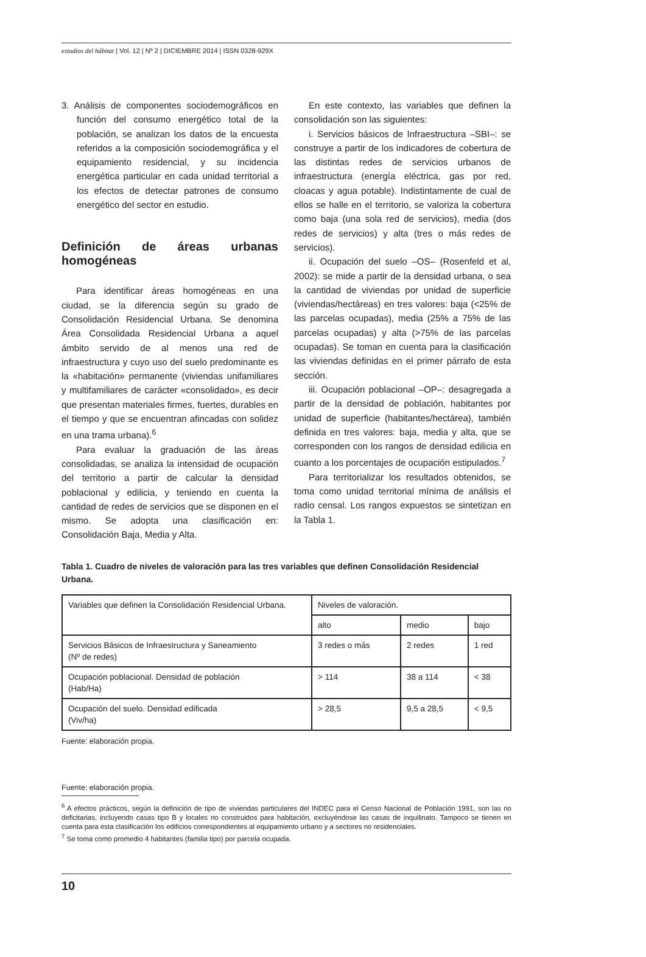estudios del hábitat | Vol. 12 | Nº 2 | DICIEMBRE 2014 | ISSN 0328-929X
3. Análisis de componentes sociodemográficos en función del consumo energético total de la población, se analizan los datos de la encuesta referidos a la composición sociodemográfica y el equipamiento residencial, y su incidencia energética particular en cada unidad territorial a los efectos de detectar patrones de consumo energético del sector en estudio.
Definición de áreas urbanas homogéneas
Para identificar áreas homogéneas en una ciudad, se la diferencia según su grado de Consolidación Residencial Urbana. Se denomina Área Consolidada Residencial Urbana a aquel ámbito servido de al menos una red de infraestructura y cuyo uso del suelo predominante es la «habitación» permanente (viviendas unifamiliares y multifamiliares de carácter «consolidado», es decir que presentan materiales firmes, fuertes, durables en el tiempo y que se encuentran afincadas con solidez en una trama urbana).<sup>6</sup>
Para evaluar la graduación de las áreas consolidadas, se analiza la intensidad de ocupación del territorio a partir de calcular la densidad poblacional y edilicia, y teniendo en cuenta la cantidad de redes de servicios que se disponen en el mismo. Se adopta una clasificación en: Consolidación Baja, Media y Alta.
En este contexto, las variables que definen la consolidación son las siguientes:
i. Servicios básicos de Infraestructura –SBI–: se construye a partir de los indicadores de cobertura de las distintas redes de servicios urbanos de infraestructura (energía eléctrica, gas por red, cloacas y agua potable). Indistintamente de cual de ellos se halle en el territorio, se valoriza la cobertura como baja (una sola red de servicios), media (dos redes de servicios) y alta (tres o más redes de servicios).
ii. Ocupación del suelo –OS– (Rosenfeld et al, 2002): se mide a partir de la densidad urbana, o sea la cantidad de viviendas por unidad de superficie (viviendas/hectáreas) en tres valores: baja (<25% de las parcelas ocupadas), media (25% a 75% de las parcelas ocupadas) y alta (>75% de las parcelas ocupadas). Se toman en cuenta para la clasificación las viviendas definidas en el primer párrafo de esta sección.
iii. Ocupación poblacional –OP–: desagregada a partir de la densidad de población, habitantes por unidad de superficie (habitantes/hectárea), también definida en tres valores: baja, media y alta, que se corresponden con los rangos de densidad edilicia en cuanto a los porcentajes de ocupación estipulados.<sup>7</sup>
Para territorializar los resultados obtenidos, se toma como unidad territorial mínima de análisis el radio censal. Los rangos expuestos se sintetizan en la Tabla 1.
Tabla 1. Cuadro de niveles de valoración para las tres variables que definen Consolidación Residencial Urbana.
| Variables que definen la Consolidación Residencial Urbana. | Niveles de valoración. | | |
| | alto | medio | bajo |
| Servicios Básicos de Infraestructura y Saneamiento (Nº de redes) | 3 redes o más | 2 redes | 1 red |
| Ocupación poblacional. Densidad de población (Hab/Ha) | > 114 | 38 a 114 | < 38 |
| Ocupación del suelo. Densidad edificada (Viv/ha) | > 28,5 | 9,5 a 28,5 | < 9,5 |
Fuente: elaboración propia.
Fuente: elaboración propia.
<sup>6</sup> A efectos prácticos, según la definición de tipo de viviendas particulares del INDEC para el Censo Nacional de Población 1991, son las no deficitarias, incluyendo casas tipo B y locales no construidos para habitación, excluyéndose las casas de inquilinato. Tampoco se tienen en cuenta para esta clasificación los edificios correspondientes al equipamiento urbano y a sectores no residenciales.
<sup>7</sup> Se toma como promedio 4 habitantes (familia tipo) por parcela ocupada.
10